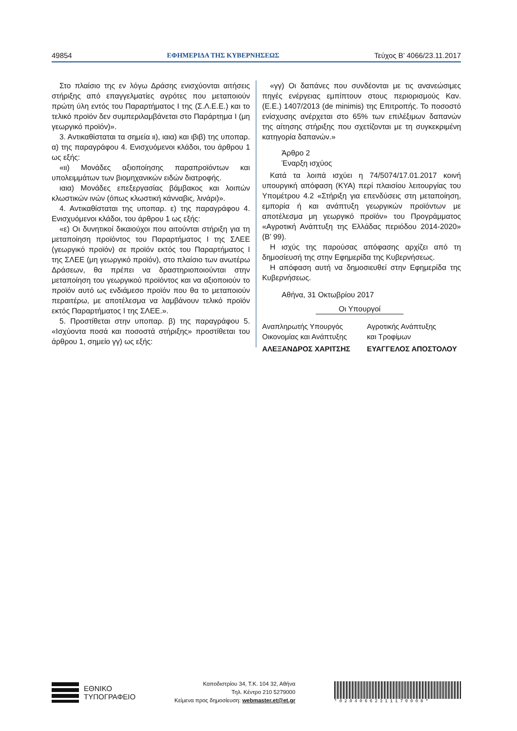49854 ΕΦΗΜΕΡΙΔΑ ΤΗΣ ΚΥΒΕΡΝΗΣΕΩΣ Τεύχος Β’ 4066/23.11.2017
Στο πλαίσιο της εν λόγω Δράσης ενισχύονται αιτήσεις στήριξης από επαγγελματίες αγρότες που μεταποιούν πρώτη ύλη εντός του Παραρτήματος Ι της (Σ.Λ.Ε.Ε.) και το τελικό προϊόν δεν συμπεριλαμβάνεται στο Παράρτημα Ι (μη γεωργικό προϊόν)».
3. Αντικαθίσταται τα σημεία ιι), ιαια) και ιβιβ) της υποπαρ. α) της παραγράφου 4. Ενισχυόμενοι κλάδοι, του άρθρου 1 ως εξής:
«ιι) Μονάδες αξιοποίησης παραπροϊόντων και υπολειμμάτων των βιομηχανικών ειδών διατροφής.
ιαια) Μονάδες επεξεργασίας βάμβακος και λοιπών κλωστικών ινών (όπως κλωστική κάνναβις, λινάρι)».
4. Αντικαθίσταται της υποπαρ. ε) της παραγράφου 4. Ενισχυόμενοι κλάδοι, του άρθρου 1 ως εξής:
«ε) Οι δυνητικοί δικαιούχοι που αιτούνται στήριξη για τη μεταποίηση προϊόντος του Παραρτήματος Ι της ΣΛΕΕ (γεωργικό προϊόν) σε προϊόν εκτός του Παραρτήματος Ι της ΣΛΕΕ (μη γεωργικό προϊόν), στο πλαίσιο των ανωτέρω Δράσεων, θα πρέπει να δραστηριοποιούνται στην μεταποίηση του γεωργικού προϊόντος και να αξιοποιούν το προϊόν αυτό ως ενδιάμεσο προϊόν που θα το μεταποιούν περαιτέρω, με αποτέλεσμα να λαμβάνουν τελικό προϊόν εκτός Παραρτήματος Ι της ΣΛΕΕ.».
5. Προστίθεται στην υποπαρ. β) της παραγράφου 5. «Ισχύοντα ποσά και ποσοστά στήριξης» προστίθεται του άρθρου 1, σημείο γγ) ως εξής:
«γγ) Οι δαπάνες που συνδέονται με τις ανανεώσιμες πηγές ενέργειας εμπίπτουν στους περιορισμούς Καν. (Ε.Ε.) 1407/2013 (de minimis) της Επιτροπής. Το ποσοστό ενίσχυσης ανέρχεται στο 65% των επιλέξιμων δαπανών της αίτησης στήριξης που σχετίζονται με τη συγκεκριμένη κατηγορία δαπανών.»
Άρθρο 2
Έναρξη ισχύος
Κατά τα λοιπά ισχύει η 74/5074/17.01.2017 κοινή υπουργική απόφαση (ΚΥΑ) περί πλαισίου λειτουργίας του Υπομέτρου 4.2 «Στήριξη για επενδύσεις στη μεταποίηση, εμπορία ή και ανάπτυξη γεωργικών προϊόντων με αποτέλεσμα μη γεωργικό προϊόν» του Προγράμματος «Αγροτική Ανάπτυξη της Ελλάδας περιόδου 2014-2020» (Β’ 99).
Η ισχύς της παρούσας απόφασης αρχίζει από τη δημοσίευσή της στην Εφημερίδα της Κυβερνήσεως.
Η απόφαση αυτή να δημοσιευθεί στην Εφημερίδα της Κυβερνήσεως.
Αθήνα, 31 Οκτωβρίου 2017
Οι Υπουργοί
Αναπληρωτής Υπουργός
Οικονομίας και Ανάπτυξης
ΑΛΕΞΑΝΔΡΟΣ ΧΑΡΙΤΣΗΣ
Αγροτικής Ανάπτυξης
και Τροφίμων
ΕΥΑΓΓΕΛΟΣ ΑΠΟΣΤΟΛΟΥ
ΕΘΝΙΚΟ
ΤΥΠΟΓΡΑΦΕΙΟ
Καποδιστρίου 34, Τ.Κ. 104 32, Αθήνα
Τηλ. Κέντρο 210 5279000
Κείμενα προς δημοσίευση: webmaster.et@et.gr
*02040662311170008*